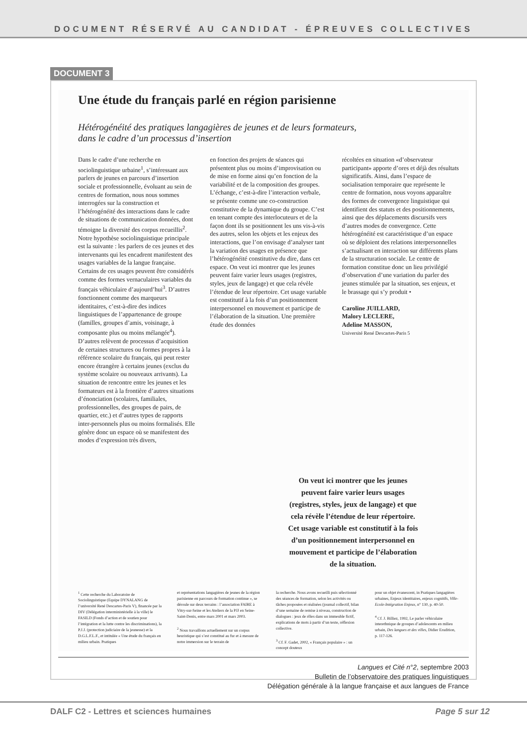DOCUMENT RÉSERVÉ AU CANDIDAT - ÉPREUVES COLLECTIVES
DOCUMENT 3
Une étude du français parlé en région parisienne
Hétérogénéité des pratiques langagières de jeunes et de leurs formateurs,
dans le cadre d’un processus d’insertion
Dans le cadre d’une recherche en sociolinguistique urbaine<sup>1</sup>, s’intéressant aux parlers de jeunes en parcours d’insertion sociale et professionnelle, évoluant au sein de centres de formation, nous nous sommes interrogées sur la construction et l’hétérogénéité des interactions dans le cadre de situations de communication données, dont témoigne la diversité des corpus recueillis<sup>2</sup>. Notre hypothèse sociolinguistique principale est la suivante : les parlers de ces jeunes et des intervenants qui les encadrent manifestent des usages variables de la langue française. Certains de ces usages peuvent être considérés comme des formes vernaculaires variables du français véhiculaire d’aujourd’hui<sup>3</sup>. D’autres fonctionnent comme des marqueurs identitaires, c’est-à-dire des indices linguistiques de l’appartenance de groupe (familles, groupes d’amis, voisinage, à composante plus ou moins mélangée<sup>4</sup>). D’autres relèvent de processus d’acquisition de certaines structures ou formes propres à la référence scolaire du français, qui peut rester encore étrangère à certains jeunes (exclus du système scolaire ou nouveaux arrivants). La situation de rencontre entre les jeunes et les formateurs est à la frontière d’autres situations d’énonciation (scolaires, familiales, professionnelles, des groupes de pairs, de quartier, etc.) et d’autres types de rapports inter-personnels plus ou moins formalisés. Elle génère donc un espace où se manifestent des modes d’expression très divers,
en fonction des projets de séances qui présentent plus ou moins d’improvisation ou de mise en forme ainsi qu’en fonction de la variabilité et de la composition des groupes. L’échange, c’est-à-dire l’interaction verbale, se présente comme une co-construction constitutive de la dynamique du groupe. C’est en tenant compte des interlocuteurs et de la façon dont ils se positionnent les uns vis-à-vis des autres, selon les objets et les enjeux des interactions, que l’on envisage d’analyser tant la variation des usages en présence que l’hétérogénéité constitutive du dire, dans cet espace. On veut ici montrer que les jeunes peuvent faire varier leurs usages (registres, styles, jeux de langage) et que cela révèle l’étendue de leur répertoire. Cet usage variable est constitutif à la fois d’un positionnement interpersonnel en mouvement et participe de l’élaboration de la situation. Une première étude des données
récoltées en situation «d’observateur participant» apporte d’ores et déjà des résultats significatifs. Ainsi, dans l’espace de socialisation temporaire que représente le centre de formation, nous voyons apparaître des formes de convergence linguistique qui identifient des statuts et des positionnements, ainsi que des déplacements discursifs vers d’autres modes de convergence. Cette hétérogénéité est caractéristique d’un espace où se déploient des relations interpersonnelles s’actualisant en interaction sur différents plans de la structuration sociale. Le centre de formation constitue donc un lieu privilégié d’observation d’une variation du parler des jeunes stimulée par la situation, ses enjeux, et le brassage qui s’y produit •
Caroline JUILLARD,
Malory LECLERE,
Adeline MASSON,
Université René Descartes-Paris 5
On veut ici montrer que les jeunes peuvent faire varier leurs usages (registres, styles, jeux de langage) et que cela révèle l’étendue de leur répertoire. Cet usage variable est constitutif à la fois d’un positionnement interpersonnel en mouvement et participe de l’élaboration de la situation.
<sup>1</sup> Cette recherche du Laboratoire de Sociolinguistique (Equipe DYNALANG de l’université René Descartes-Paris V), financée par la DIV (Délégation interministérielle à la ville) le FASILD (Fonds d’action et de soutien pour l’intégration et la lutte contre les discriminations), la P.J.J. (protection judiciaire de la jeunesse) et la D.G.L.F.L.F., et intitulée « Une étude du français en milieu urbain. Pratiques
et représentations langagières de jeunes de la région parisienne en parcours de formation continue », se déroule sur deux terrains : l’association FAIRE à Vitry-sur-Seine et les Ateliers de la PJJ en Seine-Saint-Denis, entre mars 2001 et mars 2003.
<sup>2</sup> Nous travaillons actuellement sur un corpus heuristique qui s’est constitué au fur et à mesure de notre immersion sur le terrain de
la recherche. Nous avons recueilli puis sélectionné des séances de formation, selon les activités ou tâches proposées et réalisées (journal collectif, bilan d’une semaine de remise à niveau, construction de dialogues : jeux de rôles dans un immeuble fictif, explications de mots à partir d’un texte, réflexion collective.
<sup>3</sup> Cf. F. Gadet, 2002, « Français populaire » : un concept douteux
pour un objet évanescent, in Pratiques langagières urbaines, Enjeux identitaires, enjeux cognitifs, Ville-Ecole-Intégration Enjeux, n° 130, p. 40-50.
<sup>4</sup> Cf. J. Billiez, 1992, Le parler véhiculaire interethnique de groupes d’adolescents en milieu urbain, Des langues et des villes, Didier Erudition, p. 117-126.
Langues et Cité n°2, septembre 2003
Bulletin de l’observatoire des pratiques linguistiques
Délégation générale à la langue française et aux langues de France
DALF C2 - Lettres et sciences humaines Page 5 sur 12